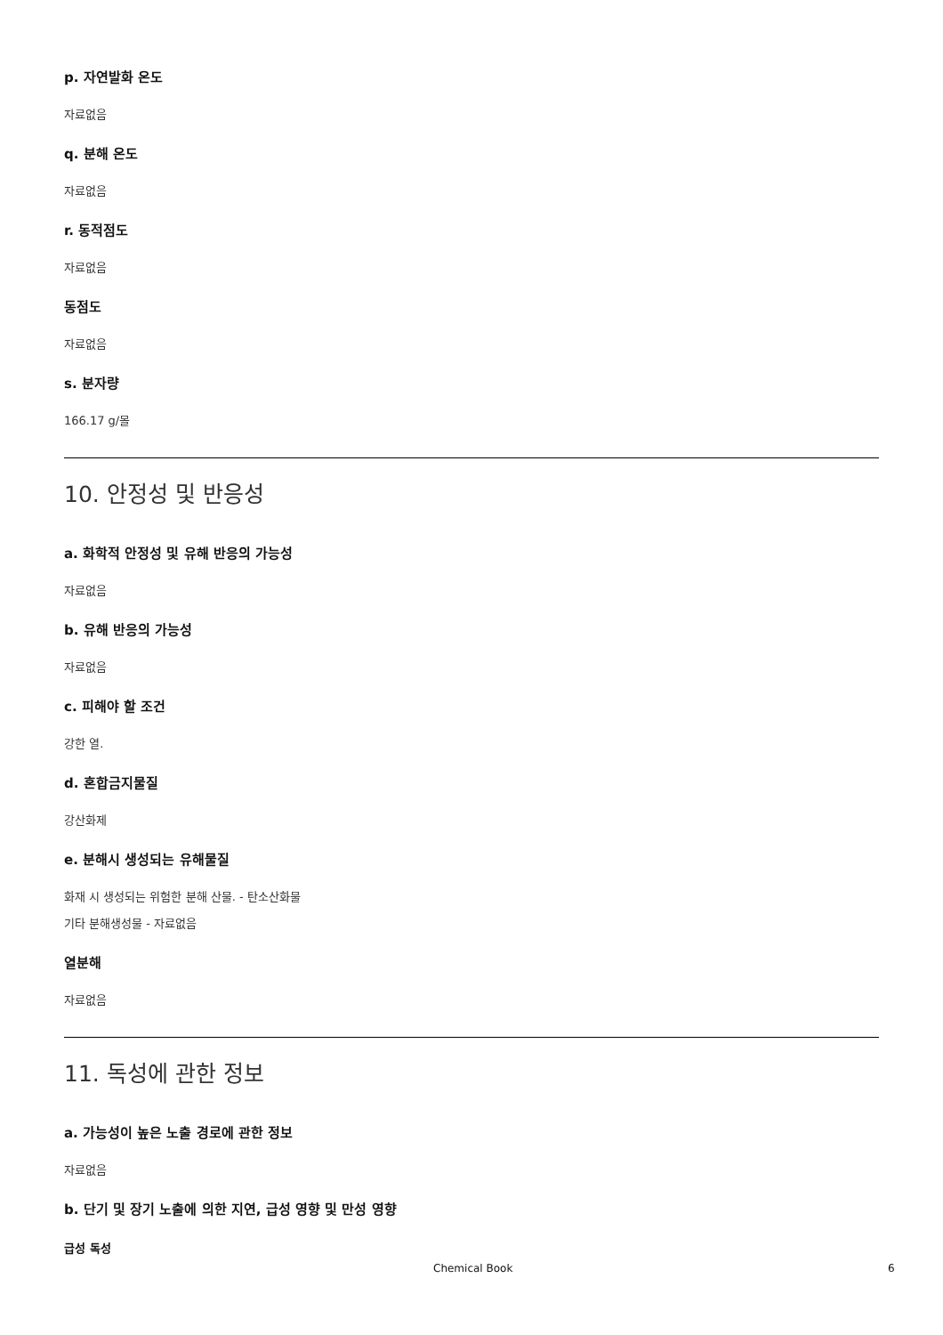p. 자연발화 온도
자료없음
q. 분해 온도
자료없음
r. 동적점도
자료없음
동점도
자료없음
s. 분자량
166.17 g/몰
10. 안정성 및 반응성
a. 화학적 안정성 및 유해 반응의 가능성
자료없음
b. 유해 반응의 가능성
자료없음
c. 피해야 할 조건
강한 열.
d. 혼합금지물질
강산화제
e. 분해시 생성되는 유해물질
화재 시 생성되는 위험한 분해 산물. - 탄소산화물
기타 분해생성물 - 자료없음
열분해
자료없음
11. 독성에 관한 정보
a. 가능성이 높은 노출 경로에 관한 정보
자료없음
b. 단기 및 장기 노출에 의한 지연, 급성 영향 및 만성 영향
급성 독성
Chemical Book 6